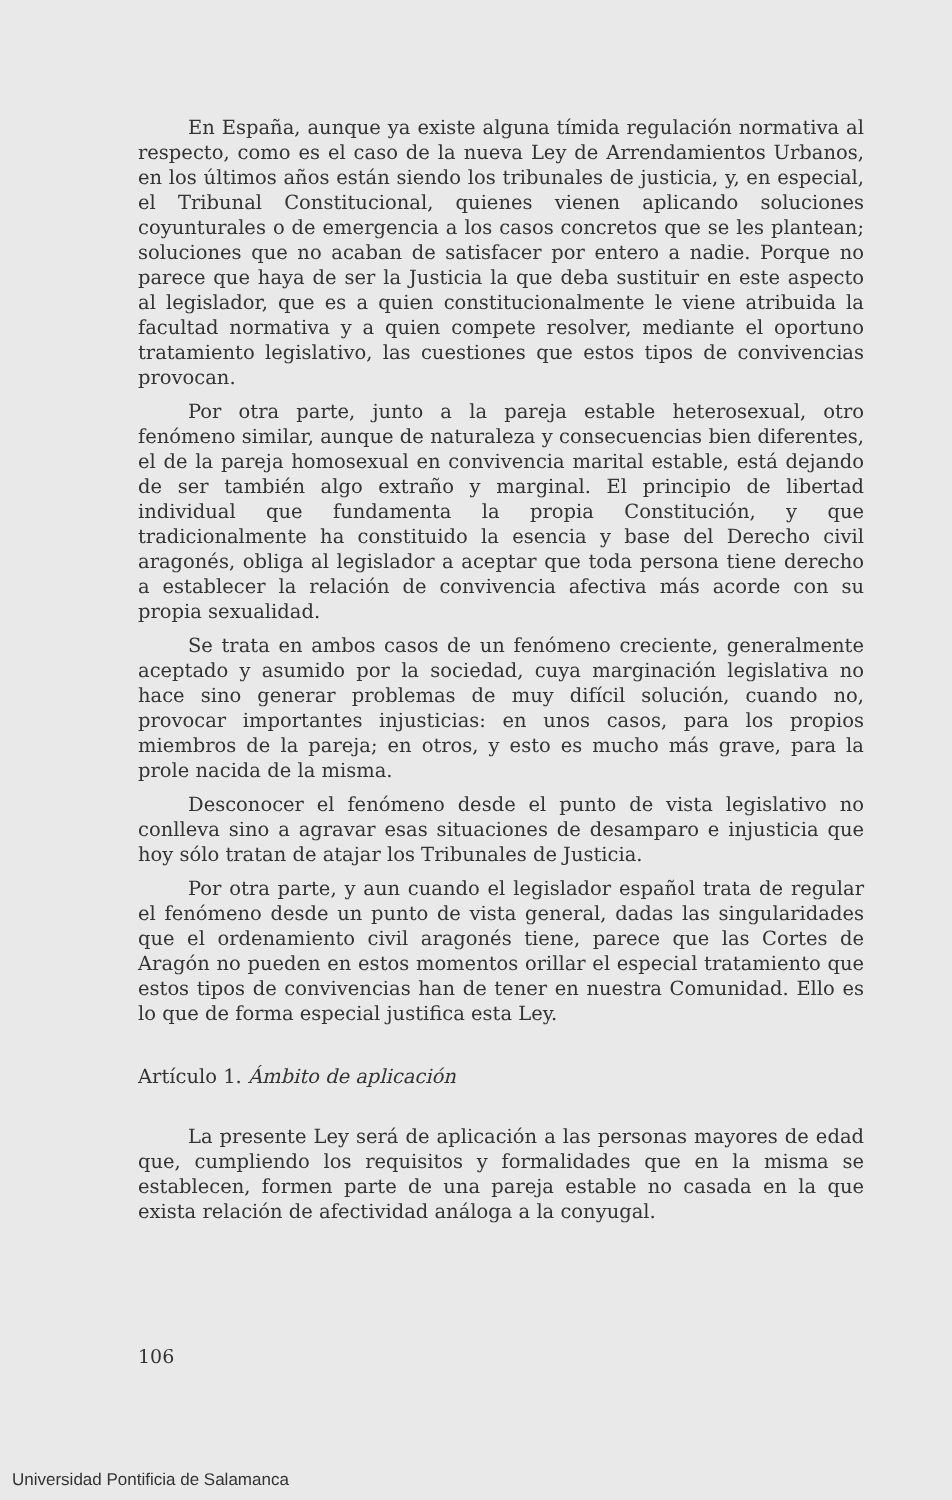En España, aunque ya existe alguna tímida regulación normativa al respecto, como es el caso de la nueva Ley de Arrendamientos Urbanos, en los últimos años están siendo los tribunales de justicia, y, en especial, el Tribunal Constitucional, quienes vienen aplicando soluciones coyunturales o de emergencia a los casos concretos que se les plantean; soluciones que no acaban de satisfacer por entero a nadie. Porque no parece que haya de ser la Justicia la que deba sustituir en este aspecto al legislador, que es a quien constitucionalmente le viene atribuida la facultad normativa y a quien compete resolver, mediante el oportuno tratamiento legislativo, las cuestiones que estos tipos de convivencias provocan.
Por otra parte, junto a la pareja estable heterosexual, otro fenómeno similar, aunque de naturaleza y consecuencias bien diferentes, el de la pareja homosexual en convivencia marital estable, está dejando de ser también algo extraño y marginal. El principio de libertad individual que fundamenta la propia Constitución, y que tradicionalmente ha constituido la esencia y base del Derecho civil aragonés, obliga al legislador a aceptar que toda persona tiene derecho a establecer la relación de convivencia afectiva más acorde con su propia sexualidad.
Se trata en ambos casos de un fenómeno creciente, generalmente aceptado y asumido por la sociedad, cuya marginación legislativa no hace sino generar problemas de muy difícil solución, cuando no, provocar importantes injusticias: en unos casos, para los propios miembros de la pareja; en otros, y esto es mucho más grave, para la prole nacida de la misma.
Desconocer el fenómeno desde el punto de vista legislativo no conlleva sino a agravar esas situaciones de desamparo e injusticia que hoy sólo tratan de atajar los Tribunales de Justicia.
Por otra parte, y aun cuando el legislador español trata de regular el fenómeno desde un punto de vista general, dadas las singularidades que el ordenamiento civil aragonés tiene, parece que las Cortes de Aragón no pueden en estos momentos orillar el especial tratamiento que estos tipos de convivencias han de tener en nuestra Comunidad. Ello es lo que de forma especial justifica esta Ley.
Artículo 1. Ámbito de aplicación
La presente Ley será de aplicación a las personas mayores de edad que, cumpliendo los requisitos y formalidades que en la misma se establecen, formen parte de una pareja estable no casada en la que exista relación de afectividad análoga a la conyugal.
106
Universidad Pontificia de Salamanca